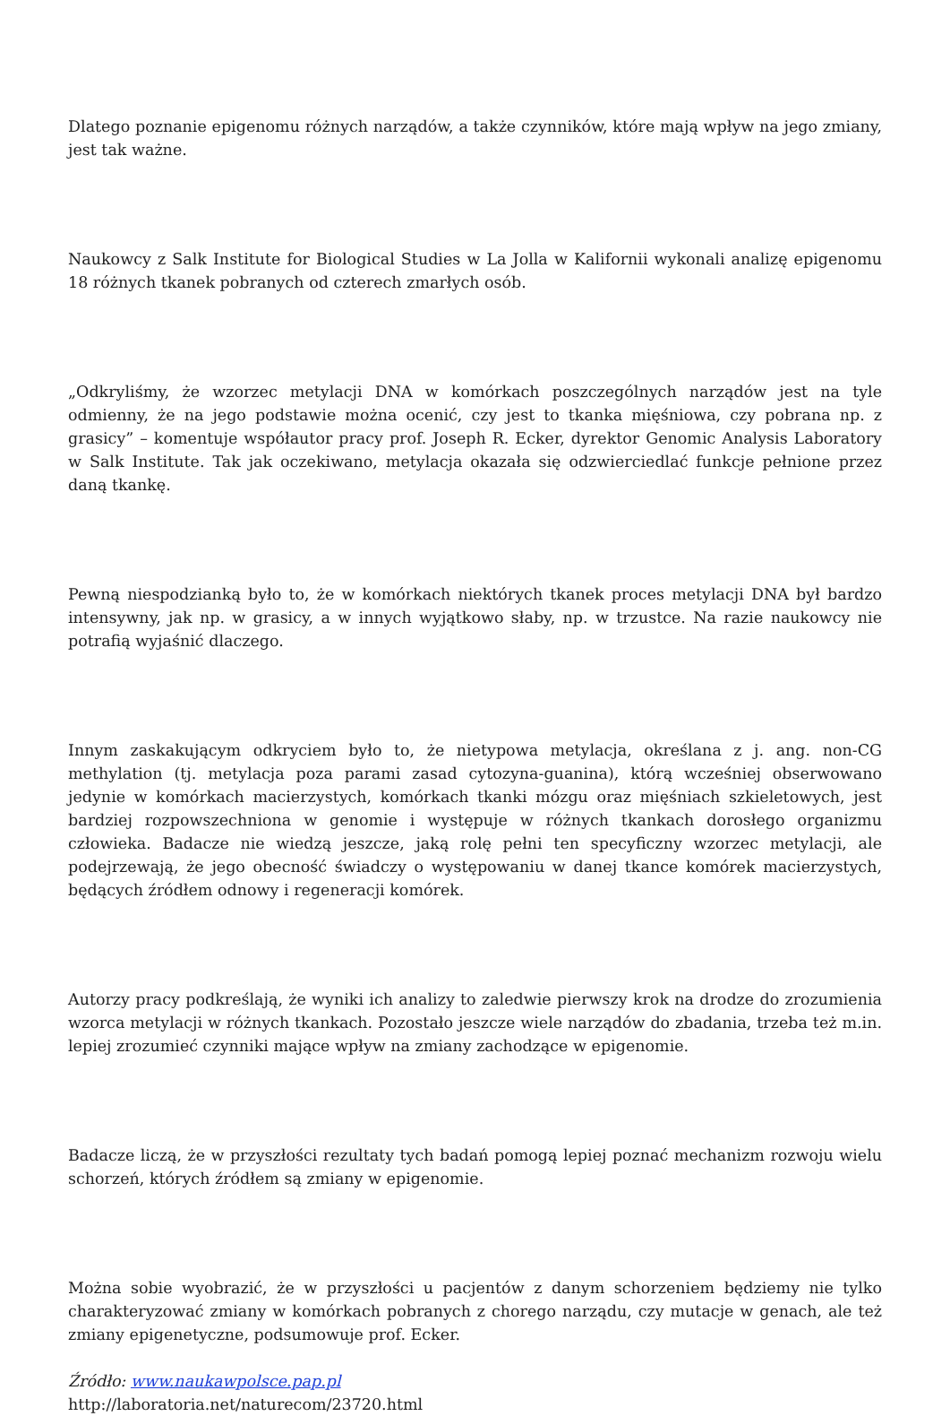Dlatego poznanie epigenomu różnych narządów, a także czynników, które mają wpływ na jego zmiany, jest tak ważne.
Naukowcy z Salk Institute for Biological Studies w La Jolla w Kalifornii wykonali analizę epigenomu 18 różnych tkanek pobranych od czterech zmarłych osób.
„Odkryliśmy, że wzorzec metylacji DNA w komórkach poszczególnych narządów jest na tyle odmienny, że na jego podstawie można ocenić, czy jest to tkanka mięśniowa, czy pobrana np. z grasicy” – komentuje współautor pracy prof. Joseph R. Ecker, dyrektor Genomic Analysis Laboratory w Salk Institute. Tak jak oczekiwano, metylacja okazała się odzwierciedlać funkcje pełnione przez daną tkankę.
Pewną niespodzianką było to, że w komórkach niektórych tkanek proces metylacji DNA był bardzo intensywny, jak np. w grasicy, a w innych wyjątkowo słaby, np. w trzustce. Na razie naukowcy nie potrafią wyjaśnić dlaczego.
Innym zaskakującym odkryciem było to, że nietypowa metylacja, określana z j. ang. non-CG methylation (tj. metylacja poza parami zasad cytozyna-guanina), którą wcześniej obserwowano jedynie w komórkach macierzystych, komórkach tkanki mózgu oraz mięśniach szkieletowych, jest bardziej rozpowszechniona w genomie i występuje w różnych tkankach dorosłego organizmu człowieka. Badacze nie wiedzą jeszcze, jaką rolę pełni ten specyficzny wzorzec metylacji, ale podejrzewają, że jego obecność świadczy o występowaniu w danej tkance komórek macierzystych, będących źródłem odnowy i regeneracji komórek.
Autorzy pracy podkreślają, że wyniki ich analizy to zaledwie pierwszy krok na drodze do zrozumienia wzorca metylacji w różnych tkankach. Pozostało jeszcze wiele narządów do zbadania, trzeba też m.in. lepiej zrozumieć czynniki mające wpływ na zmiany zachodzące w epigenomie.
Badacze liczą, że w przyszłości rezultaty tych badań pomogą lepiej poznać mechanizm rozwoju wielu schorzeń, których źródłem są zmiany w epigenomie.
Można sobie wyobrazić, że w przyszłości u pacjentów z danym schorzeniem będziemy nie tylko charakteryzować zmiany w komórkach pobranych z chorego narządu, czy mutacje w genach, ale też zmiany epigenetyczne, podsumowuje prof. Ecker.
Źródło: www.naukawpolsce.pap.pl
http://laboratoria.net/naturecom/23720.html